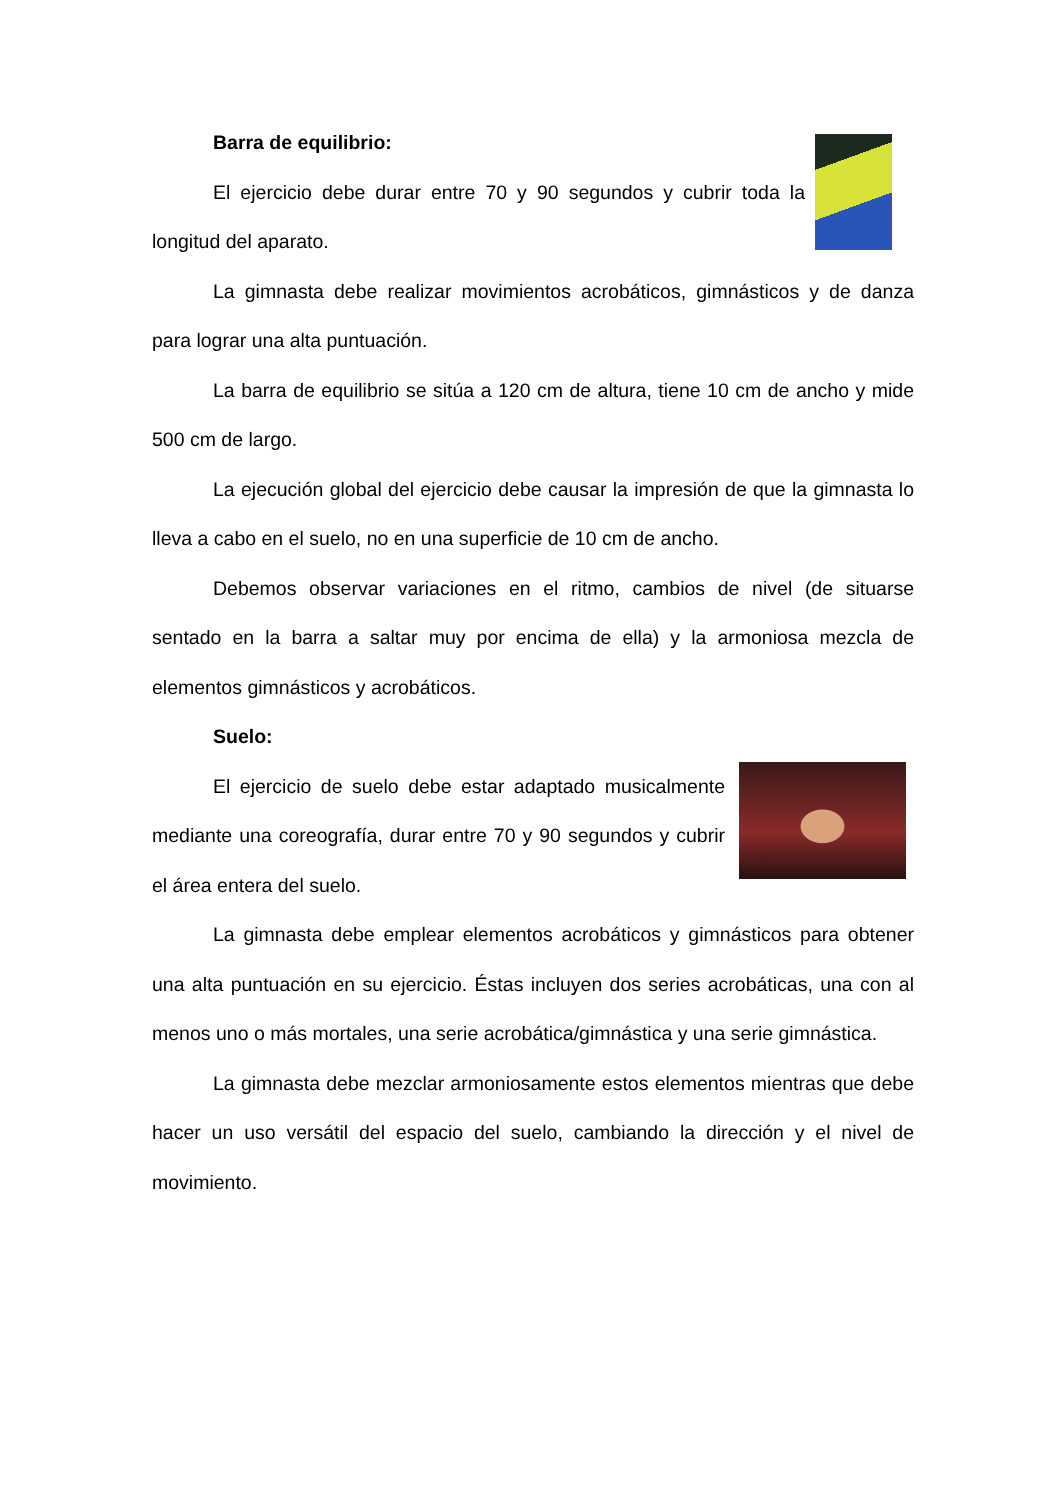Barra de equilibrio:
El ejercicio debe durar entre 70 y 90 segundos y cubrir toda la longitud del aparato.
La gimnasta debe realizar movimientos acrobáticos, gimnásticos y de danza para lograr una alta puntuación.
La barra de equilibrio se sitúa a 120 cm de altura, tiene 10 cm de ancho y mide 500 cm de largo.
La ejecución global del ejercicio debe causar la impresión de que la gimnasta lo lleva a cabo en el suelo, no en una superficie de 10 cm de ancho.
Debemos observar variaciones en el ritmo, cambios de nivel (de situarse sentado en la barra a saltar muy por encima de ella) y la armoniosa mezcla de elementos gimnásticos y acrobáticos.
Suelo:
El ejercicio de suelo debe estar adaptado musicalmente mediante una coreografía, durar entre 70 y 90 segundos y cubrir el área entera del suelo.
La gimnasta debe emplear elementos acrobáticos y gimnásticos para obtener una alta puntuación en su ejercicio. Éstas incluyen dos series acrobáticas, una con al menos uno o más mortales, una serie acrobática/gimnástica y una serie gimnástica.
La gimnasta debe mezclar armoniosamente estos elementos mientras que debe hacer un uso versátil del espacio del suelo, cambiando la dirección y el nivel de movimiento.